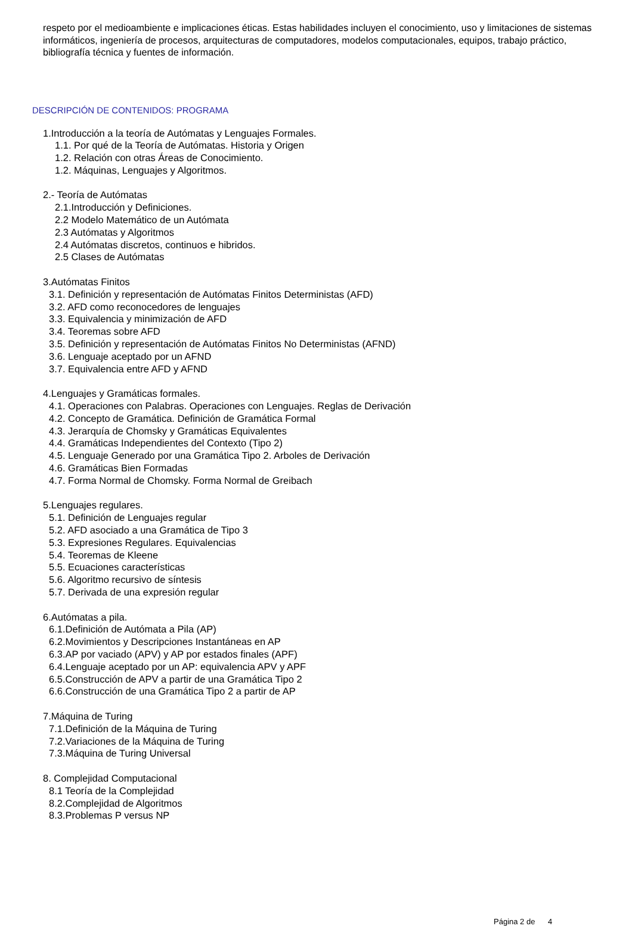respeto por el medioambiente e implicaciones éticas. Estas habilidades incluyen el conocimiento, uso y limitaciones de sistemas informáticos, ingeniería de procesos, arquitecturas de computadores, modelos computacionales, equipos, trabajo práctico, bibliografía técnica y fuentes de información.
DESCRIPCIÓN DE CONTENIDOS: PROGRAMA
1.Introducción a la teoría de Autómatas y Lenguajes Formales.
1.1. Por qué de la Teoría de Autómatas. Historia y Origen
1.2. Relación con otras Áreas de Conocimiento.
1.2. Máquinas, Lenguajes y Algoritmos.
2.- Teoría de Autómatas
2.1.Introducción y Definiciones.
2.2 Modelo Matemático de un Autómata
2.3 Autómatas y Algoritmos
2.4 Autómatas discretos, continuos e hibridos.
2.5 Clases de Autómatas
3.Autómatas Finitos
3.1. Definición y representación de Autómatas Finitos Deterministas (AFD)
3.2. AFD como reconocedores de lenguajes
3.3. Equivalencia y minimización de AFD
3.4. Teoremas sobre AFD
3.5. Definición y representación de Autómatas Finitos No Deterministas (AFND)
3.6. Lenguaje aceptado por un AFND
3.7. Equivalencia entre AFD y AFND
4.Lenguajes y Gramáticas formales.
4.1. Operaciones con Palabras. Operaciones con Lenguajes. Reglas de Derivación
4.2. Concepto de Gramática. Definición de Gramática Formal
4.3. Jerarquía de Chomsky y Gramáticas Equivalentes
4.4. Gramáticas Independientes del Contexto (Tipo 2)
4.5. Lenguaje Generado por una Gramática Tipo 2. Arboles de Derivación
4.6. Gramáticas Bien Formadas
4.7. Forma Normal de Chomsky. Forma Normal de Greibach
5.Lenguajes regulares.
5.1. Definición de Lenguajes regular
5.2. AFD asociado a una Gramática de Tipo 3
5.3. Expresiones Regulares. Equivalencias
5.4. Teoremas de Kleene
5.5. Ecuaciones características
5.6. Algoritmo recursivo de síntesis
5.7. Derivada de una expresión regular
6.Autómatas a pila.
6.1.Definición de Autómata a Pila (AP)
6.2.Movimientos y Descripciones Instantáneas en AP
6.3.AP por vaciado (APV) y AP por estados finales (APF)
6.4.Lenguaje aceptado por un AP: equivalencia APV y APF
6.5.Construcción de APV a partir de una Gramática Tipo 2
6.6.Construcción de una Gramática Tipo 2 a partir de AP
7.Máquina de Turing
7.1.Definición de la Máquina de Turing
7.2.Variaciones de la Máquina de Turing
7.3.Máquina de Turing Universal
8. Complejidad Computacional
8.1 Teoría de la Complejidad
8.2.Complejidad de Algoritmos
8.3.Problemas P versus NP
Página 2 de 4